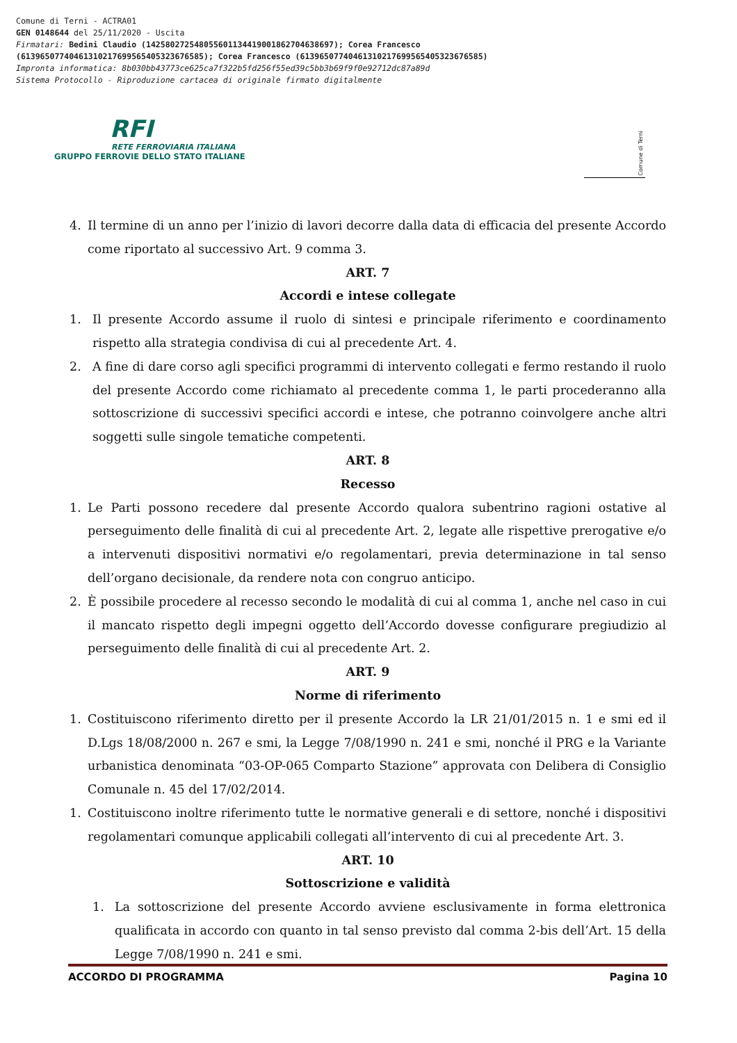Comune di Terni - ACTRA01 GEN 0148644 del 25/11/2020 - Uscita Firmatari: Bedini Claudio (142580272548055601134419001862704638697); Corea Francesco (61396507740461310217699565405323676585); Corea Francesco (61396507740461310217699565405323676585) Impronta informatica: 8b030bb43773ce625ca7f322b5fd256f55ed39c5bb3b69f9f0e92712dc87a89d Sistema Protocollo - Riproduzione cartacea di originale firmato digitalmente
RFI
RETE FERROVIARIA ITALIANA
GRUPPO FERROVIE DELLO STATO ITALIANE
Comune di Terni
4. Il termine di un anno per l’inizio di lavori decorre dalla data di efficacia del presente Accordo come riportato al successivo Art. 9 comma 3.
ART. 7
Accordi e intese collegate
1. Il presente Accordo assume il ruolo di sintesi e principale riferimento e coordinamento rispetto alla strategia condivisa di cui al precedente Art. 4.
2. A fine di dare corso agli specifici programmi di intervento collegati e fermo restando il ruolo del presente Accordo come richiamato al precedente comma 1, le parti procederanno alla sottoscrizione di successivi specifici accordi e intese, che potranno coinvolgere anche altri soggetti sulle singole tematiche competenti.
ART. 8
Recesso
1. Le Parti possono recedere dal presente Accordo qualora subentrino ragioni ostative al perseguimento delle finalità di cui al precedente Art. 2, legate alle rispettive prerogative e/o a intervenuti dispositivi normativi e/o regolamentari, previa determinazione in tal senso dell’organo decisionale, da rendere nota con congruo anticipo.
2. È possibile procedere al recesso secondo le modalità di cui al comma 1, anche nel caso in cui il mancato rispetto degli impegni oggetto dell’Accordo dovesse configurare pregiudizio al perseguimento delle finalità di cui al precedente Art. 2.
ART. 9
Norme di riferimento
1. Costituiscono riferimento diretto per il presente Accordo la LR 21/01/2015 n. 1 e smi ed il D.Lgs 18/08/2000 n. 267 e smi, la Legge 7/08/1990 n. 241 e smi, nonché il PRG e la Variante urbanistica denominata “03-OP-065 Comparto Stazione” approvata con Delibera di Consiglio Comunale n. 45 del 17/02/2014.
1. Costituiscono inoltre riferimento tutte le normative generali e di settore, nonché i dispositivi regolamentari comunque applicabili collegati all’intervento di cui al precedente Art. 3.
ART. 10
Sottoscrizione e validità
1. La sottoscrizione del presente Accordo avviene esclusivamente in forma elettronica qualificata in accordo con quanto in tal senso previsto dal comma 2-bis dell’Art. 15 della Legge 7/08/1990 n. 241 e smi.
ACCORDO DI PROGRAMMA Pagina 10